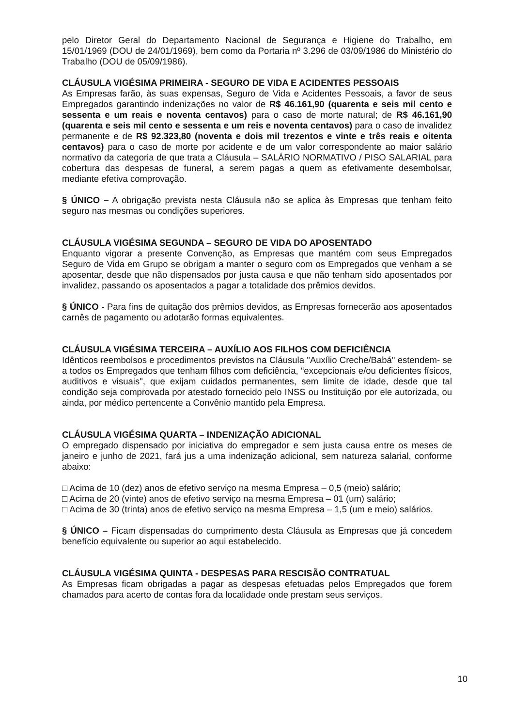pelo Diretor Geral do Departamento Nacional de Segurança e Higiene do Trabalho, em 15/01/1969 (DOU de 24/01/1969), bem como da Portaria nº 3.296 de 03/09/1986 do Ministério do Trabalho (DOU de 05/09/1986).
CLÁUSULA VIGÉSIMA PRIMEIRA - SEGURO DE VIDA E ACIDENTES PESSOAIS
As Empresas farão, às suas expensas, Seguro de Vida e Acidentes Pessoais, a favor de seus Empregados garantindo indenizações no valor de R$ 46.161,90 (quarenta e seis mil cento e sessenta e um reais e noventa centavos) para o caso de morte natural; de R$ 46.161,90 (quarenta e seis mil cento e sessenta e um reis e noventa centavos) para o caso de invalidez permanente e de R$ 92.323,80 (noventa e dois mil trezentos e vinte e três reais e oitenta centavos) para o caso de morte por acidente e de um valor correspondente ao maior salário normativo da categoria de que trata a Cláusula – SALÁRIO NORMATIVO / PISO SALARIAL para cobertura das despesas de funeral, a serem pagas a quem as efetivamente desembolsar, mediante efetiva comprovação.
§ ÚNICO – A obrigação prevista nesta Cláusula não se aplica às Empresas que tenham feito seguro nas mesmas ou condições superiores.
CLÁUSULA VIGÉSIMA SEGUNDA – SEGURO DE VIDA DO APOSENTADO
Enquanto vigorar a presente Convenção, as Empresas que mantém com seus Empregados Seguro de Vida em Grupo se obrigam a manter o seguro com os Empregados que venham a se aposentar, desde que não dispensados por justa causa e que não tenham sido aposentados por invalidez, passando os aposentados a pagar a totalidade dos prêmios devidos.
§ ÚNICO - Para fins de quitação dos prêmios devidos, as Empresas fornecerão aos aposentados carnês de pagamento ou adotarão formas equivalentes.
CLÁUSULA VIGÉSIMA TERCEIRA – AUXÍLIO AOS FILHOS COM DEFICIÊNCIA
Idênticos reembolsos e procedimentos previstos na Cláusula "Auxílio Creche/Babá" estendem- se a todos os Empregados que tenham filhos com deficiência, “excepcionais e/ou deficientes físicos, auditivos e visuais", que exijam cuidados permanentes, sem limite de idade, desde que tal condição seja comprovada por atestado fornecido pelo INSS ou Instituição por ele autorizada, ou ainda, por médico pertencente a Convênio mantido pela Empresa.
CLÁUSULA VIGÉSIMA QUARTA – INDENIZAÇÃO ADICIONAL
O empregado dispensado por iniciativa do empregador e sem justa causa entre os meses de janeiro e junho de 2021, fará jus a uma indenização adicional, sem natureza salarial, conforme abaixo:
□ Acima de 10 (dez) anos de efetivo serviço na mesma Empresa – 0,5 (meio) salário;
□ Acima de 20 (vinte) anos de efetivo serviço na mesma Empresa – 01 (um) salário;
□ Acima de 30 (trinta) anos de efetivo serviço na mesma Empresa – 1,5 (um e meio) salários.
§ ÚNICO – Ficam dispensadas do cumprimento desta Cláusula as Empresas que já concedem benefício equivalente ou superior ao aqui estabelecido.
CLÁUSULA VIGÉSIMA QUINTA - DESPESAS PARA RESCISÃO CONTRATUAL
As Empresas ficam obrigadas a pagar as despesas efetuadas pelos Empregados que forem chamados para acerto de contas fora da localidade onde prestam seus serviços.
10